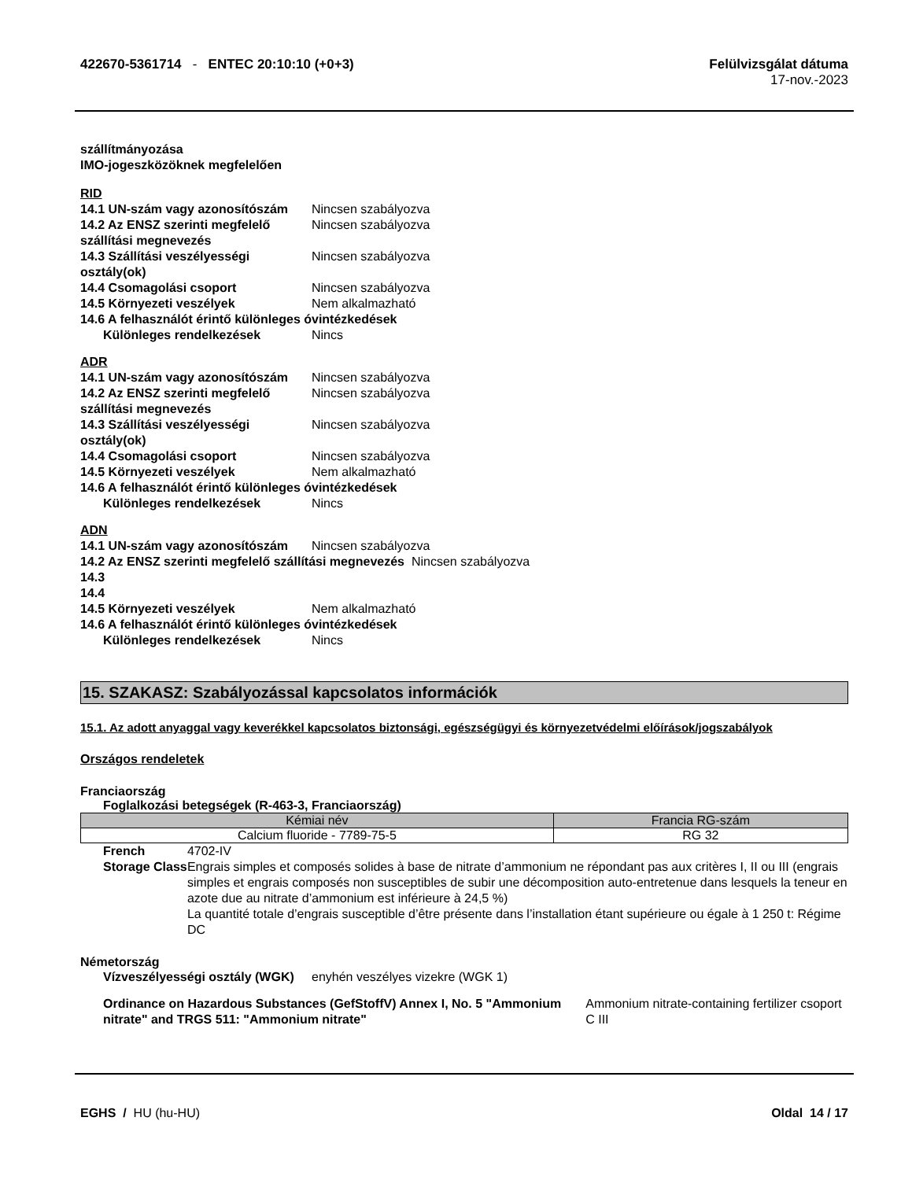422670-5361714 - ENTEC 20:10:10 (+0+3)
Felülvizsgálat dátuma
17-nov.-2023
szállítmányozása
IMO-jogeszközöknek megfelelően
RID
14.1 UN-szám vagy azonosítószám Nincsen szabályozva
14.2 Az ENSZ szerinti megfelelő szállítási megnevezés Nincsen szabályozva
14.3 Szállítási veszélyességi osztály(ok) Nincsen szabályozva
14.4 Csomagolási csoport Nincsen szabályozva
14.5 Környezeti veszélyek Nem alkalmazható
14.6 A felhasználót érintő különleges óvintézkedések
Különleges rendelkezések Nincs
ADR
14.1 UN-szám vagy azonosítószám Nincsen szabályozva
14.2 Az ENSZ szerinti megfelelő szállítási megnevezés Nincsen szabályozva
14.3 Szállítási veszélyességi osztály(ok) Nincsen szabályozva
14.4 Csomagolási csoport Nincsen szabályozva
14.5 Környezeti veszélyek Nem alkalmazható
14.6 A felhasználót érintő különleges óvintézkedések
Különleges rendelkezések Nincs
ADN
14.1 UN-szám vagy azonosítószám Nincsen szabályozva
14.2 Az ENSZ szerinti megfelelő szállítási megnevezés Nincsen szabályozva
14.3
14.4
14.5 Környezeti veszélyek Nem alkalmazható
14.6 A felhasználót érintő különleges óvintézkedések
Különleges rendelkezések Nincs
15. SZAKASZ: Szabályozással kapcsolatos információk
15.1. Az adott anyaggal vagy keverékkel kapcsolatos biztonsági, egészségügyi és környezetvédelmi előírások/jogszabályok
Országos rendeletek
Franciaország
Foglalkozási betegségek (R-463-3, Franciaország)
| Kémiai név | Francia RG-szám |
| --- | --- |
| Calcium fluoride - 7789-75-5 | RG 32 |
French Storage Class 4702-IV
Engrais simples et composés solides à base de nitrate d’ammonium ne répondant pas aux critères I, II ou III (engrais simples et engrais composés non susceptibles de subir une décomposition auto-entretenue dans lesquels la teneur en azote due au nitrate d’ammonium est inférieure à 24,5 %)
La quantité totale d’engrais susceptible d’être présente dans l’installation étant supérieure ou égale à 1 250 t: Régime DC
Németország
Vízveszélyességi osztály (WGK) enyhén veszélyes vizekre (WGK 1)
Ordinance on Hazardous Substances (GefStoffV) Annex I, No. 5 "Ammonium nitrate" and TRGS 511: "Ammonium nitrate" Ammonium nitrate-containing fertilizer csoport C III
EGHS / HU (hu-HU) Oldal 14 / 17